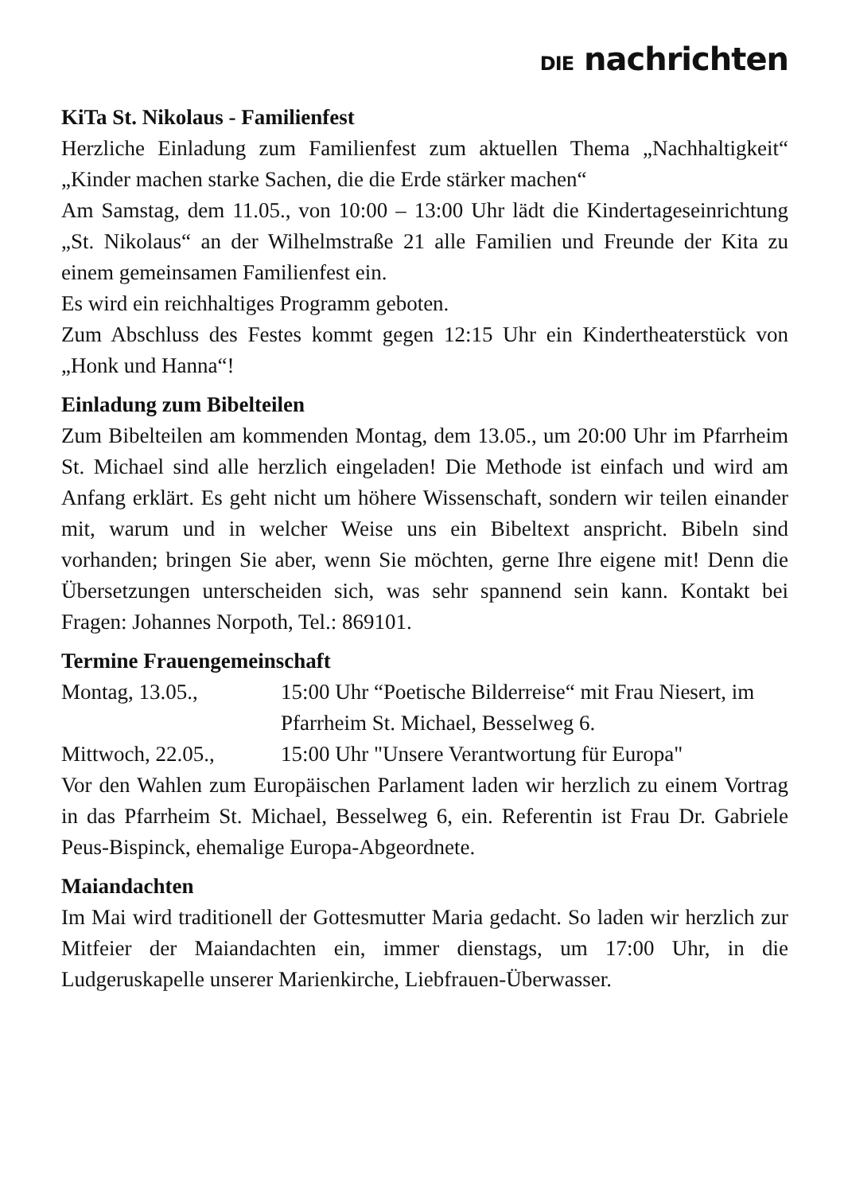DIE nachrichten
KiTa St. Nikolaus - Familienfest
Herzliche Einladung zum Familienfest zum aktuellen Thema „Nachhaltigkeit“ „Kinder machen starke Sachen, die die Erde stärker machen“
Am Samstag, dem 11.05., von 10:00 – 13:00 Uhr lädt die Kindertageseinrichtung „St. Nikolaus“ an der Wilhelmstraße 21 alle Familien und Freunde der Kita zu einem gemeinsamen Familienfest ein.
Es wird ein reichhaltiges Programm geboten.
Zum Abschluss des Festes kommt gegen 12:15 Uhr ein Kindertheaterstück von „Honk und Hanna“!
Einladung zum Bibelteilen
Zum Bibelteilen am kommenden Montag, dem 13.05., um 20:00 Uhr im Pfarrheim St. Michael sind alle herzlich eingeladen! Die Methode ist einfach und wird am Anfang erklärt. Es geht nicht um höhere Wissenschaft, sondern wir teilen einander mit, warum und in welcher Weise uns ein Bibeltext anspricht. Bibeln sind vorhanden; bringen Sie aber, wenn Sie möchten, gerne Ihre eigene mit! Denn die Übersetzungen unterscheiden sich, was sehr spannend sein kann. Kontakt bei Fragen: Johannes Norpoth, Tel.: 869101.
Termine Frauengemeinschaft
Montag, 13.05., 15:00 Uhr “Poetische Bilderreise“ mit Frau Niesert, im Pfarrheim St. Michael, Besselweg 6.
Mittwoch, 22.05., 15:00 Uhr "Unsere Verantwortung für Europa"
Vor den Wahlen zum Europäischen Parlament laden wir herzlich zu einem Vortrag in das Pfarrheim St. Michael, Besselweg 6, ein. Referentin ist Frau Dr. Gabriele Peus-Bispinck, ehemalige Europa-Abgeordnete.
Maiandachten
Im Mai wird traditionell der Gottesmutter Maria gedacht. So laden wir herzlich zur Mitfeier der Maiandachten ein, immer dienstags, um 17:00 Uhr, in die Ludgeruskapelle unserer Marienkirche, Liebfrauen-Überwasser.